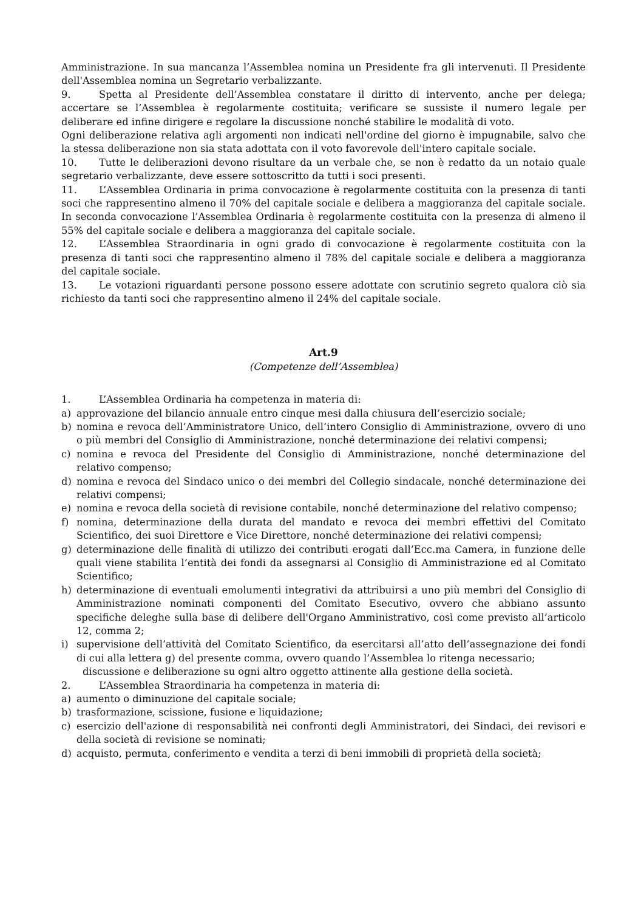Amministrazione. In sua mancanza l’Assemblea nomina un Presidente fra gli intervenuti. Il Presidente dell'Assemblea nomina un Segretario verbalizzante.
9. Spetta al Presidente dell’Assemblea constatare il diritto di intervento, anche per delega; accertare se l’Assemblea è regolarmente costituita; verificare se sussiste il numero legale per deliberare ed infine dirigere e regolare la discussione nonché stabilire le modalità di voto.
Ogni deliberazione relativa agli argomenti non indicati nell'ordine del giorno è impugnabile, salvo che la stessa deliberazione non sia stata adottata con il voto favorevole dell'intero capitale sociale.
10. Tutte le deliberazioni devono risultare da un verbale che, se non è redatto da un notaio quale segretario verbalizzante, deve essere sottoscritto da tutti i soci presenti.
11. L’Assemblea Ordinaria in prima convocazione è regolarmente costituita con la presenza di tanti soci che rappresentino almeno il 70% del capitale sociale e delibera a maggioranza del capitale sociale. In seconda convocazione l’Assemblea Ordinaria è regolarmente costituita con la presenza di almeno il 55% del capitale sociale e delibera a maggioranza del capitale sociale.
12. L’Assemblea Straordinaria in ogni grado di convocazione è regolarmente costituita con la presenza di tanti soci che rappresentino almeno il 78% del capitale sociale e delibera a maggioranza del capitale sociale.
13. Le votazioni riguardanti persone possono essere adottate con scrutinio segreto qualora ciò sia richiesto da tanti soci che rappresentino almeno il 24% del capitale sociale.
Art.9
(Competenze dell’Assemblea)
1. L’Assemblea Ordinaria ha competenza in materia di:
a) approvazione del bilancio annuale entro cinque mesi dalla chiusura dell’esercizio sociale;
b) nomina e revoca dell’Amministratore Unico, dell’intero Consiglio di Amministrazione, ovvero di uno o più membri del Consiglio di Amministrazione, nonché determinazione dei relativi compensi;
c) nomina e revoca del Presidente del Consiglio di Amministrazione, nonché determinazione del relativo compenso;
d) nomina e revoca del Sindaco unico o dei membri del Collegio sindacale, nonché determinazione dei relativi compensi;
e) nomina e revoca della società di revisione contabile, nonché determinazione del relativo compenso;
f) nomina, determinazione della durata del mandato e revoca dei membri effettivi del Comitato Scientifico, dei suoi Direttore e Vice Direttore, nonché determinazione dei relativi compensi;
g) determinazione delle finalità di utilizzo dei contributi erogati dall’Ecc.ma Camera, in funzione delle quali viene stabilita l’entità dei fondi da assegnarsi al Consiglio di Amministrazione ed al Comitato Scientifico;
h) determinazione di eventuali emolumenti integrativi da attribuirsi a uno più membri del Consiglio di Amministrazione nominati componenti del Comitato Esecutivo, ovvero che abbiano assunto specifiche deleghe sulla base di delibere dell'Organo Amministrativo, così come previsto all’articolo 12, comma 2;
i) supervisione dell’attività del Comitato Scientifico, da esercitarsi all’atto dell’assegnazione dei fondi di cui alla lettera g) del presente comma, ovvero quando l’Assemblea lo ritenga necessario;
discussione e deliberazione su ogni altro oggetto attinente alla gestione della società.
2. L’Assemblea Straordinaria ha competenza in materia di:
a) aumento o diminuzione del capitale sociale;
b) trasformazione, scissione, fusione e liquidazione;
c) esercizio dell'azione di responsabilità nei confronti degli Amministratori, dei Sindaci, dei revisori e della società di revisione se nominati;
d) acquisto, permuta, conferimento e vendita a terzi di beni immobili di proprietà della società;